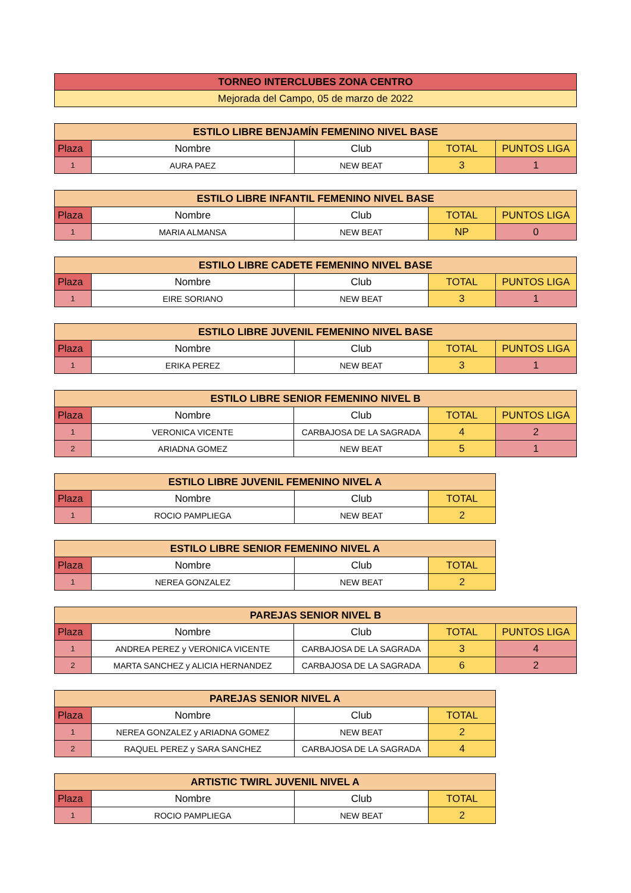| TORNEO INTERCLUBES ZONA CENTRO |
| Mejorada del Campo, 05 de marzo de 2022 |
| ESTILO LIBRE BENJAMÍN FEMENINO NIVEL BASE | | | | |
| Plaza | Nombre | Club | TOTAL | PUNTOS LIGA |
| 1 | AURA PAEZ | NEW BEAT | 3 | 1 |
| ESTILO LIBRE INFANTIL FEMENINO NIVEL BASE | | | | |
| Plaza | Nombre | Club | TOTAL | PUNTOS LIGA |
| 1 | MARIA ALMANSA | NEW BEAT | NP | 0 |
| ESTILO LIBRE CADETE FEMENINO NIVEL BASE | | | | |
| Plaza | Nombre | Club | TOTAL | PUNTOS LIGA |
| 1 | EIRE SORIANO | NEW BEAT | 3 | 1 |
| ESTILO LIBRE JUVENIL FEMENINO NIVEL BASE | | | | |
| Plaza | Nombre | Club | TOTAL | PUNTOS LIGA |
| 1 | ERIKA PEREZ | NEW BEAT | 3 | 1 |
| ESTILO LIBRE SENIOR FEMENINO NIVEL B | | | | |
| Plaza | Nombre | Club | TOTAL | PUNTOS LIGA |
| 1 | VERONICA VICENTE | CARBAJOSA DE LA SAGRADA | 4 | 2 |
| 2 | ARIADNA GOMEZ | NEW BEAT | 5 | 1 |
| ESTILO LIBRE JUVENIL FEMENINO NIVEL A | | | |
| Plaza | Nombre | Club | TOTAL |
| 1 | ROCIO PAMPLIEGA | NEW BEAT | 2 |
| ESTILO LIBRE SENIOR FEMENINO NIVEL A | | | |
| Plaza | Nombre | Club | TOTAL |
| 1 | NEREA GONZALEZ | NEW BEAT | 2 |
| PAREJAS SENIOR NIVEL B | | | | |
| Plaza | Nombre | Club | TOTAL | PUNTOS LIGA |
| 1 | ANDREA PEREZ y VERONICA VICENTE | CARBAJOSA DE LA SAGRADA | 3 | 4 |
| 2 | MARTA SANCHEZ y ALICIA HERNANDEZ | CARBAJOSA DE LA SAGRADA | 6 | 2 |
| PAREJAS SENIOR NIVEL A | | | |
| Plaza | Nombre | Club | TOTAL |
| 1 | NEREA GONZALEZ y ARIADNA GOMEZ | NEW BEAT | 2 |
| 2 | RAQUEL PEREZ y SARA SANCHEZ | CARBAJOSA DE LA SAGRADA | 4 |
| ARTISTIC TWIRL JUVENIL NIVEL A | | | |
| Plaza | Nombre | Club | TOTAL |
| 1 | ROCIO PAMPLIEGA | NEW BEAT | 2 |